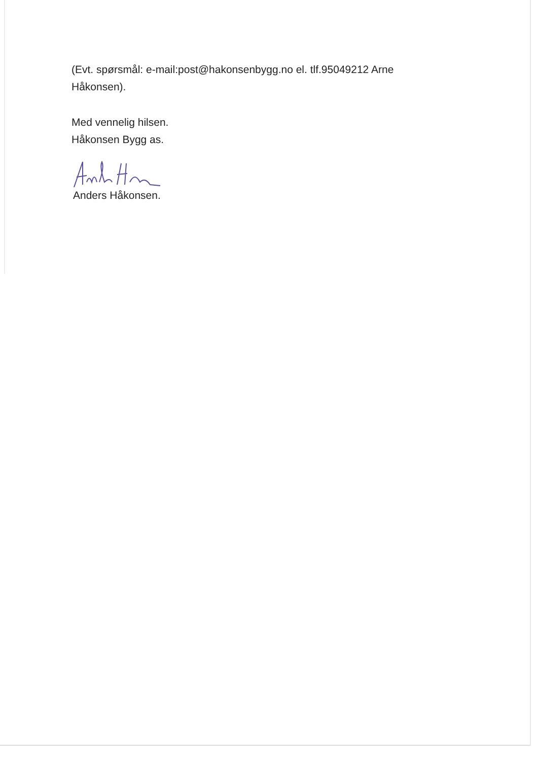(Evt. spørsmål: e-mail:post@hakonsenbygg.no el. tlf.95049212 Arne Håkonsen).
Med vennelig hilsen.
Håkonsen Bygg as.
Anders Håkonsen.